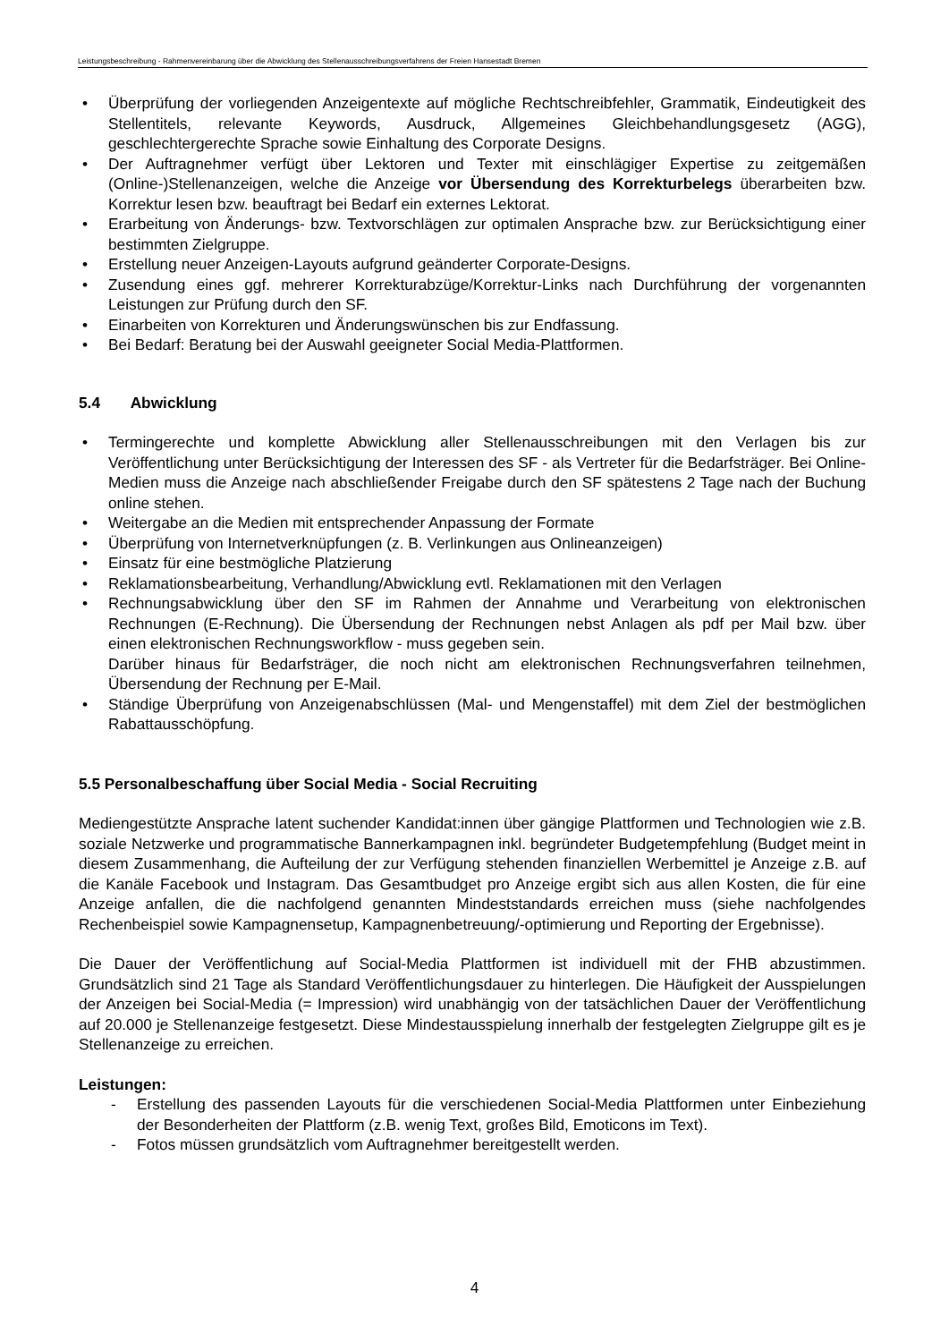Leistungsbeschreibung - Rahmenvereinbarung über die Abwicklung des Stellenausschreibungsverfahrens der Freien Hansestadt Bremen
• Überprüfung der vorliegenden Anzeigentexte auf mögliche Rechtschreibfehler, Grammatik, Eindeutigkeit des Stellentitels, relevante Keywords, Ausdruck, Allgemeines Gleichbehandlungsgesetz (AGG), geschlechtergerechte Sprache sowie Einhaltung des Corporate Designs.
• Der Auftragnehmer verfügt über Lektoren und Texter mit einschlägiger Expertise zu zeitgemäßen (Online-)Stellenanzeigen, welche die Anzeige vor Übersendung des Korrekturbelegs überarbeiten bzw. Korrektur lesen bzw. beauftragt bei Bedarf ein externes Lektorat.
• Erarbeitung von Änderungs- bzw. Textvorschlägen zur optimalen Ansprache bzw. zur Berücksichtigung einer bestimmten Zielgruppe.
• Erstellung neuer Anzeigen-Layouts aufgrund geänderter Corporate-Designs.
• Zusendung eines ggf. mehrerer Korrekturabzüge/Korrektur-Links nach Durchführung der vorgenannten Leistungen zur Prüfung durch den SF.
• Einarbeiten von Korrekturen und Änderungswünschen bis zur Endfassung.
• Bei Bedarf: Beratung bei der Auswahl geeigneter Social Media-Plattformen.
5.4 Abwicklung
• Termingerechte und komplette Abwicklung aller Stellenausschreibungen mit den Verlagen bis zur Veröffentlichung unter Berücksichtigung der Interessen des SF - als Vertreter für die Bedarfsträger. Bei Online-Medien muss die Anzeige nach abschließender Freigabe durch den SF spätestens 2 Tage nach der Buchung online stehen.
• Weitergabe an die Medien mit entsprechender Anpassung der Formate
• Überprüfung von Internetverknüpfungen (z. B. Verlinkungen aus Onlineanzeigen)
• Einsatz für eine bestmögliche Platzierung
• Reklamationsbearbeitung, Verhandlung/Abwicklung evtl. Reklamationen mit den Verlagen
• Rechnungsabwicklung über den SF im Rahmen der Annahme und Verarbeitung von elektronischen Rechnungen (E-Rechnung). Die Übersendung der Rechnungen nebst Anlagen als pdf per Mail bzw. über einen elektronischen Rechnungsworkflow - muss gegeben sein.
Darüber hinaus für Bedarfsträger, die noch nicht am elektronischen Rechnungsverfahren teilnehmen, Übersendung der Rechnung per E-Mail.
• Ständige Überprüfung von Anzeigenabschlüssen (Mal- und Mengenstaffel) mit dem Ziel der bestmöglichen Rabattausschöpfung.
5.5 Personalbeschaffung über Social Media - Social Recruiting
Mediengestützte Ansprache latent suchender Kandidat:innen über gängige Plattformen und Technologien wie z.B. soziale Netzwerke und programmatische Bannerkampagnen inkl. begründeter Budgetempfehlung (Budget meint in diesem Zusammenhang, die Aufteilung der zur Verfügung stehenden finanziellen Werbemittel je Anzeige z.B. auf die Kanäle Facebook und Instagram. Das Gesamtbudget pro Anzeige ergibt sich aus allen Kosten, die für eine Anzeige anfallen, die die nachfolgend genannten Mindeststandards erreichen muss (siehe nachfolgendes Rechenbeispiel sowie Kampagnensetup, Kampagnenbetreuung/-optimierung und Reporting der Ergebnisse).
Die Dauer der Veröffentlichung auf Social-Media Plattformen ist individuell mit der FHB abzustimmen. Grundsätzlich sind 21 Tage als Standard Veröffentlichungsdauer zu hinterlegen. Die Häufigkeit der Ausspielungen der Anzeigen bei Social-Media (= Impression) wird unabhängig von der tatsächlichen Dauer der Veröffentlichung auf 20.000 je Stellenanzeige festgesetzt. Diese Mindestausspielung innerhalb der festgelegten Zielgruppe gilt es je Stellenanzeige zu erreichen.
Leistungen:
- Erstellung des passenden Layouts für die verschiedenen Social-Media Plattformen unter Einbeziehung der Besonderheiten der Plattform (z.B. wenig Text, großes Bild, Emoticons im Text).
- Fotos müssen grundsätzlich vom Auftragnehmer bereitgestellt werden.
4